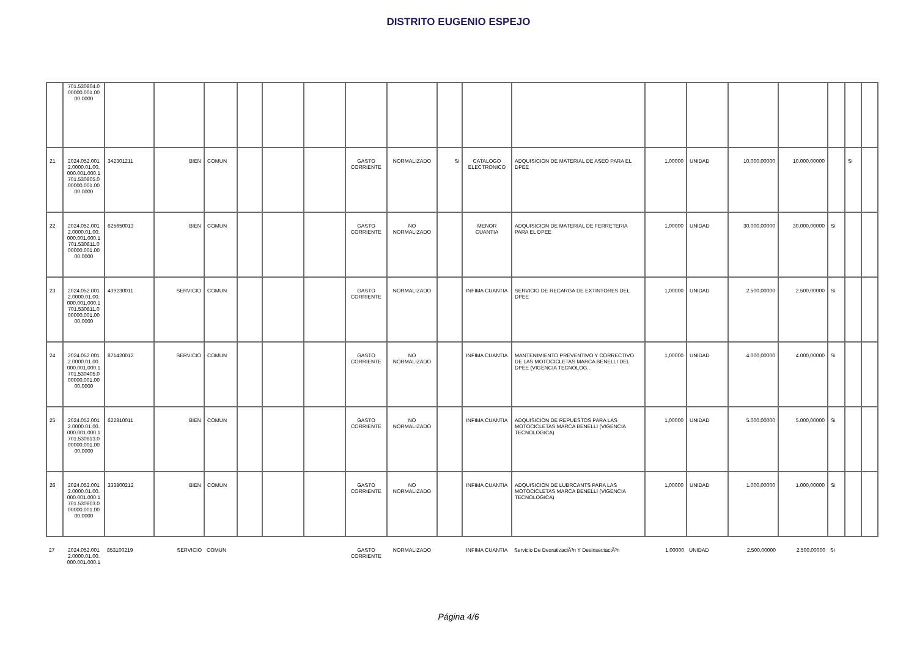DISTRITO EUGENIO ESPEJO
| | 701.530804.0 00000.001.00 00.0000 | | | | | | | | | | | | | | | | | | |
| 21 | 2024.052.001 2.0000.01.00. 000.001.000.1 701.530805.0 00000.001.00 00.0000 | 342301211 | BIEN | COMUN | | | | GASTO CORRIENTE | NORMALIZADO | Si | CATALOGO ELECTRONICO | ADQUISICION DE MATERIAL DE ASEO PARA EL DPEE | 1,00000 | UNIDAD | 10.000,00000 | 10.000,00000 | | Si | |
| 22 | 2024.052.001 2.0000.01.00. 000.001.000.1 701.530811.0 00000.001.00 00.0000 | 625650013 | BIEN | COMUN | | | | GASTO CORRIENTE | NO NORMALIZADO | | MENOR CUANTIA | ADQUISICION DE MATERIAL DE FERRETERIA PARA EL DPEE | 1,00000 | UNIDAD | 30.000,00000 | 30.000,00000 | Si | | |
| 23 | 2024.052.001 2.0000.01.00. 000.001.000.1 701.530811.0 00000.001.00 00.0000 | 439230011 | SERVICIO | COMUN | | | | GASTO CORRIENTE | NORMALIZADO | | INFIMA CUANTIA | SERVICIO DE RECARGA DE EXTINTORES DEL DPEE | 1,00000 | UNIDAD | 2.500,00000 | 2.500,00000 | Si | | |
| 24 | 2024.052.001 2.0000.01.00. 000.001.000.1 701.530405.0 00000.001.00 00.0000 | 871420012 | SERVICIO | COMUN | | | | GASTO CORRIENTE | NO NORMALIZADO | | INFIMA CUANTIA | MANTENIMIENTO PREVENTIVO Y CORRECTIVO DE LAS MOTOCICLETAS MARCA BENELLI DEL DPEE (VIGENCIA TECNOLOG.. | 1,00000 | UNIDAD | 4.000,00000 | 4.000,00000 | Si | | |
| 25 | 2024.052.001 2.0000.01.00. 000.001.000.1 701.530813.0 00000.001.00 00.0000 | 622810011 | BIEN | COMUN | | | | GASTO CORRIENTE | NO NORMALIZADO | | INFIMA CUANTIA | ADQUISICION DE REPUESTOS PARA LAS MOTOCICLETAS MARCA BENELLI (VIGENCIA TECNOLOGICA) | 1,00000 | UNIDAD | 5.000,00000 | 5.000,00000 | Si | | |
| 26 | 2024.052.001 2.0000.01.00. 000.001.000.1 701.530803.0 00000.001.00 00.0000 | 333800212 | BIEN | COMUN | | | | GASTO CORRIENTE | NO NORMALIZADO | | INFIMA CUANTIA | ADQUISICION DE LUBRCANTS PARA LAS MOTOCICLETAS MARCA BENELLI (VIGENCIA TECNOLOGICA) | 1,00000 | UNIDAD | 1.000,00000 | 1.000,00000 | Si | | |
| 27 | 2024.052.001 2.0000.01.00. 000.001.000.1 | 853100219 | SERVICIO | COMUN | | | | GASTO CORRIENTE | NORMALIZADO | | INFIMA CUANTIA | Servicio De DesratizaciÃ³n Y DesinsectaciÃ³n | 1,00000 | UNIDAD | 2.500,00000 | 2.500,00000 | Si | | |
Página 4/6